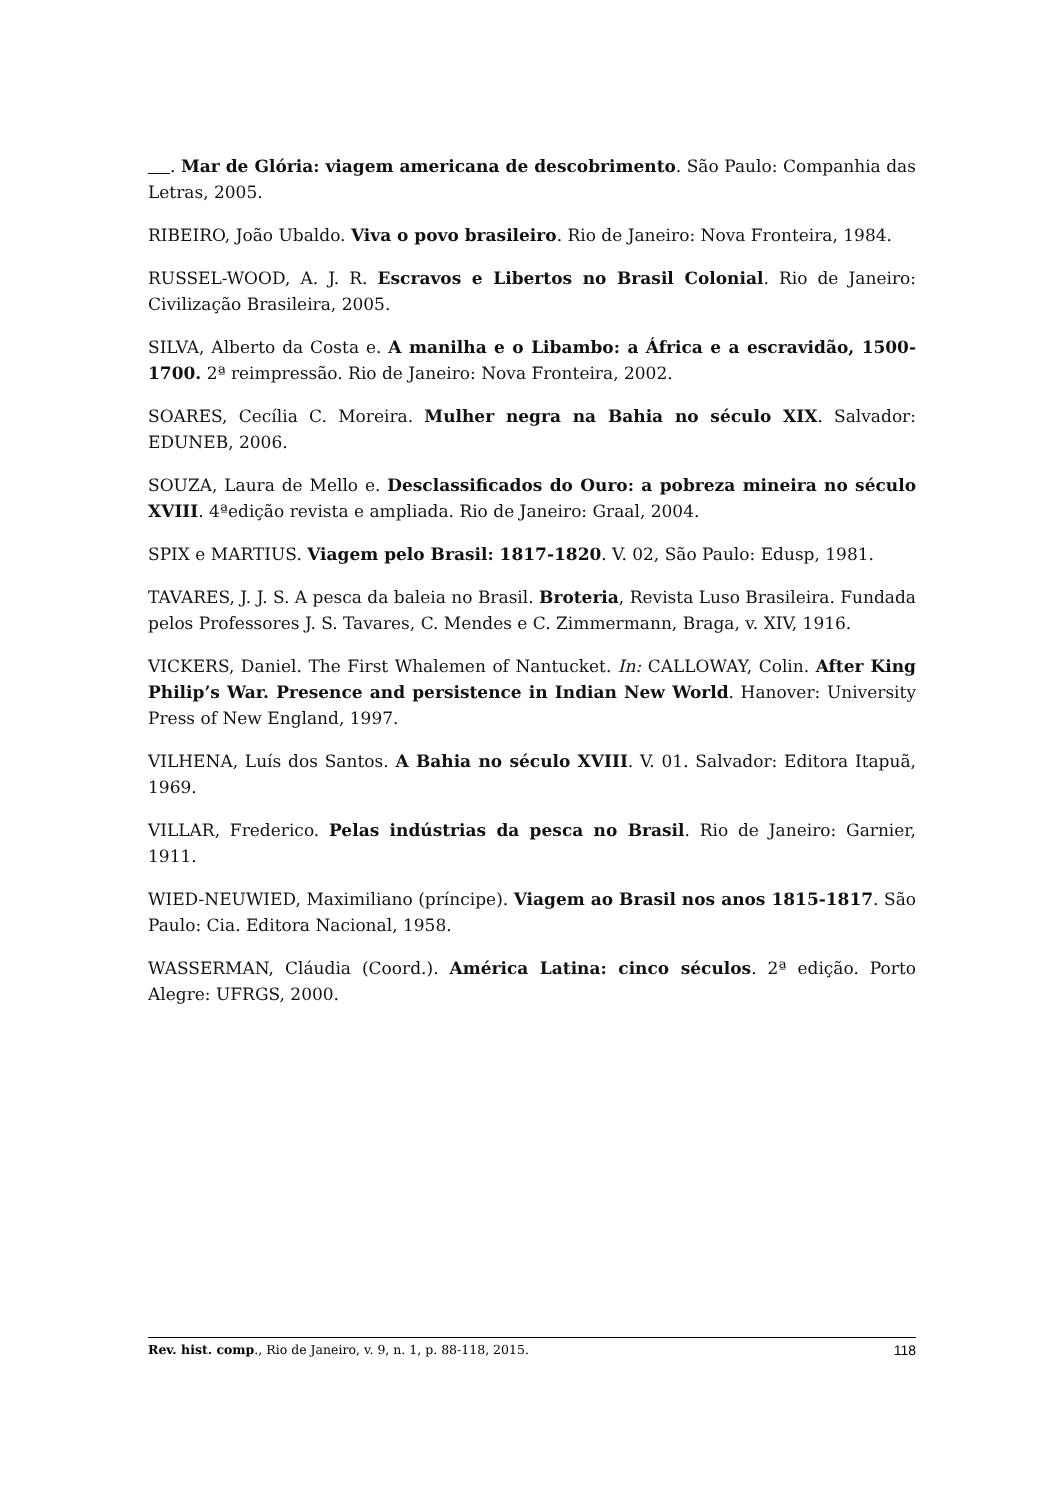. Mar de Glória: viagem americana de descobrimento. São Paulo: Companhia das Letras, 2005.
RIBEIRO, João Ubaldo. Viva o povo brasileiro. Rio de Janeiro: Nova Fronteira, 1984.
RUSSEL-WOOD, A. J. R. Escravos e Libertos no Brasil Colonial. Rio de Janeiro: Civilização Brasileira, 2005.
SILVA, Alberto da Costa e. A manilha e o Libambo: a África e a escravidão, 1500-1700. 2ª reimpressão. Rio de Janeiro: Nova Fronteira, 2002.
SOARES, Cecília C. Moreira. Mulher negra na Bahia no século XIX. Salvador: EDUNEB, 2006.
SOUZA, Laura de Mello e. Desclassificados do Ouro: a pobreza mineira no século XVIII. 4ªedição revista e ampliada. Rio de Janeiro: Graal, 2004.
SPIX e MARTIUS. Viagem pelo Brasil: 1817-1820. V. 02, São Paulo: Edusp, 1981.
TAVARES, J. J. S. A pesca da baleia no Brasil. Broteria, Revista Luso Brasileira. Fundada pelos Professores J. S. Tavares, C. Mendes e C. Zimmermann, Braga, v. XIV, 1916.
VICKERS, Daniel. The First Whalemen of Nantucket. In: CALLOWAY, Colin. After King Philip’s War. Presence and persistence in Indian New World. Hanover: University Press of New England, 1997.
VILHENA, Luís dos Santos. A Bahia no século XVIII. V. 01. Salvador: Editora Itapuã, 1969.
VILLAR, Frederico. Pelas indústrias da pesca no Brasil. Rio de Janeiro: Garnier, 1911.
WIED-NEUWIED, Maximiliano (príncipe). Viagem ao Brasil nos anos 1815-1817. São Paulo: Cia. Editora Nacional, 1958.
WASSERMAN, Cláudia (Coord.). América Latina: cinco séculos. 2ª edição. Porto Alegre: UFRGS, 2000.
Rev. hist. comp., Rio de Janeiro, v. 9, n. 1, p. 88-118, 2015. 118